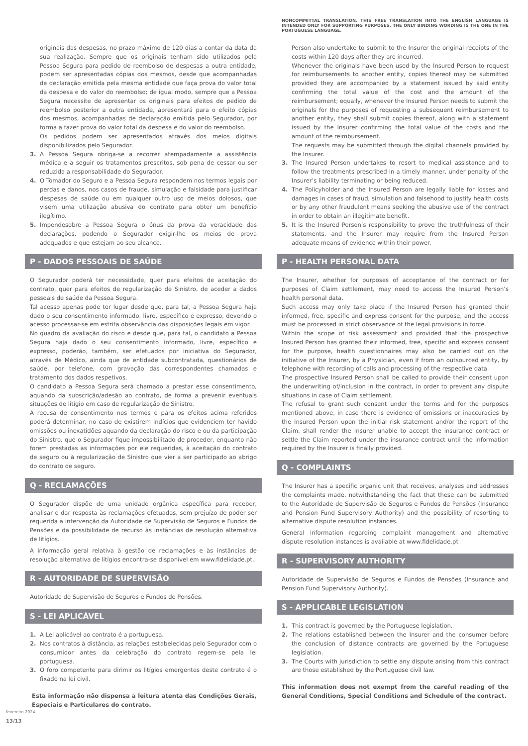originais das despesas, no prazo máximo de 120 dias a contar da data da sua realização. Sempre que os originais tenham sido utilizados pela Pessoa Segura para pedido de reembolso de despesas a outra entidade, podem ser apresentadas cópias dos mesmos, desde que acompanhadas de declaração emitida pela mesma entidade que faça prova do valor total da despesa e do valor do reembolso; de igual modo, sempre que a Pessoa Segura necessite de apresentar os originais para efeitos de pedido de reembolso posterior a outra entidade, apresentará para o efeito cópias dos mesmos, acompanhadas de declaração emitida pelo Segurador, por forma a fazer prova do valor total da despesa e do valor do reembolso.
Os pedidos podem ser apresentados através dos meios digitais disponibilizados pelo Segurador.
3. A Pessoa Segura obriga-se a recorrer atempadamente a assistência médica e a seguir os tratamentos prescritos, sob pena de cessar ou ser reduzida a responsabilidade do Segurador.
4. O Tomador do Seguro e a Pessoa Segura respondem nos termos legais por perdas e danos, nos casos de fraude, simulação e falsidade para justificar despesas de saúde ou em qualquer outro uso de meios dolosos, que visem uma utilização abusiva do contrato para obter um benefício ilegítimo.
5. Impendesobre a Pessoa Segura o ónus da prova da veracidade das declarações, podendo o Segurador exigir-lhe os meios de prova adequados e que estejam ao seu alcance.
P - DADOS PESSOAIS DE SAÚDE
O Segurador poderá ter necessidade, quer para efeitos de aceitação do contrato, quer para efeitos de regularização de Sinistro, de aceder a dados pessoais de saúde da Pessoa Segura.
Tal acesso apenas pode ter lugar desde que, para tal, a Pessoa Segura haja dado o seu consentimento informado, livre, específico e expresso, devendo o acesso processar-se em estrita observância das disposições legais em vigor.
No quadro da avaliação do risco e desde que, para tal, o candidato a Pessoa Segura haja dado o seu consentimento informado, livre, específico e expresso, poderão, também, ser efetuados por iniciativa do Segurador, através de Médico, ainda que de entidade subcontratada, questionários de saúde, por telefone, com gravação das correspondentes chamadas e tratamento dos dados respetivos.
O candidato a Pessoa Segura será chamado a prestar esse consentimento, aquando da subscrição/adesão ao contrato, de forma a prevenir eventuais situações de litígio em caso de regularização de Sinistro.
A recusa de consentimento nos termos e para os efeitos acima referidos poderá determinar, no caso de existirem indícios que evidenciem ter havido omissões ou inexatidões aquando da declaração do risco e ou da participação do Sinistro, que o Segurador fique impossibilitado de proceder, enquanto não forem prestadas as informações por ele requeridas, à aceitação do contrato de seguro ou à regularização de Sinistro que vier a ser participado ao abrigo do contrato de seguro.
Q - RECLAMAÇÕES
O Segurador dispõe de uma unidade orgânica específica para receber, analisar e dar resposta às reclamações efetuadas, sem prejuízo de poder ser requerida a intervenção da Autoridade de Supervisão de Seguros e Fundos de Pensões e da possibilidade de recurso às instâncias de resolução alternativa de litígios.
A informação geral relativa à gestão de reclamações e às instâncias de resolução alternativa de litígios encontra-se disponível em www.fidelidade.pt.
R - AUTORIDADE DE SUPERVISÃO
Autoridade de Supervisão de Seguros e Fundos de Pensões.
S - LEI APLICÁVEL
1. A Lei aplicável ao contrato é a portuguesa.
2. Nos contratos à distância, as relações estabelecidas pelo Segurador com o consumidor antes da celebração do contrato regem-se pela lei portuguesa.
3. O foro competente para dirimir os litígios emergentes deste contrato é o fixado na lei civil.
Esta informação não dispensa a leitura atenta das Condições Gerais, Especiais e Particulares do contrato.
NONCOMMITTAL TRANSLATION. THIS FREE TRANSLATION INTO THE ENGLISH LANGUAGE IS INTENDED ONLY FOR SUPPORTING PURPOSES. THE ONLY BINDING WORDING IS THE ONE IN THE PORTUGUESE LANGUAGE.
Person also undertake to submit to the Insurer the original receipts of the costs within 120 days after they are incurred.
Whenever the originals have been used by the Insured Person to request for reimbursements to another entity, copies thereof may be submitted provided they are accompanied by a statement issued by said entity confirming the total value of the cost and the amount of the reimbursement; equally, whenever the Insured Person needs to submit the originals for the purposes of requesting a subsequent reimbursement to another entity, they shall submit copies thereof, along with a statement issued by the Insurer confirming the total value of the costs and the amount of the reimbursement.
The requests may be submitted through the digital channels provided by the Insurer.
3. The Insured Person undertakes to resort to medical assistance and to follow the treatments prescribed in a timely manner, under penalty of the Insurer’s liability terminating or being reduced.
4. The Policyholder and the Insured Person are legally liable for losses and damages in cases of fraud, simulation and falsehood to justify health costs or by any other fraudulent means seeking the abusive use of the contract in order to obtain an illegitimate benefit.
5. It is the Insured Person’s responsibility to prove the truthfulness of their statements, and the Insurer may require from the Insured Person adequate means of evidence within their power.
P - HEALTH PERSONAL DATA
The Insurer, whether for purposes of acceptance of the contract or for purposes of Claim settlement, may need to access the Insured Person’s health personal data.
Such access may only take place if the Insured Person has granted their informed, free, specific and express consent for the purpose, and the access must be processed in strict observance of the legal provisions in force.
Within the scope of risk assessment and provided that the prospective Insured Person has granted their informed, free, specific and express consent for the purpose, health questionnaires may also be carried out on the initiative of the Insurer, by a Physician, even if from an outsourced entity, by telephone with recording of calls and processing of the respective data.
The prospective Insured Person shall be called to provide their consent upon the underwriting of/inclusion in the contract, in order to prevent any dispute situations in case of Claim settlement.
The refusal to grant such consent under the terms and for the purposes mentioned above, in case there is evidence of omissions or inaccuracies by the Insured Person upon the initial risk statement and/or the report of the Claim, shall render the Insurer unable to accept the insurance contract or settle the Claim reported under the insurance contract until the information required by the Insurer is finally provided.
Q - COMPLAINTS
The Insurer has a specific organic unit that receives, analyses and addresses the complaints made, notwithstanding the fact that these can be submitted to the Autoridade de Supervisão de Seguros e Fundos de Pensões (Insurance and Pension Fund Supervisory Authority) and the possibility of resorting to alternative dispute resolution instances.
General information regarding complaint management and alternative dispute resolution instances is available at www.fidelidade.pt
R - SUPERVISORY AUTHORITY
Autoridade de Supervisão de Seguros e Fundos de Pensões (Insurance and Pension Fund Supervisory Authority).
S - APPLICABLE LEGISLATION
1. This contract is governed by the Portuguese legislation.
2. The relations established between the Insurer and the consumer before the conclusion of distance contracts are governed by the Portuguese legislation.
3. The Courts with jurisdiction to settle any dispute arising from this contract are those established by the Portuguese civil law.
This information does not exempt from the careful reading of the General Conditions, Special Conditions and Schedule of the contract.
fevereiro 2024
13/13